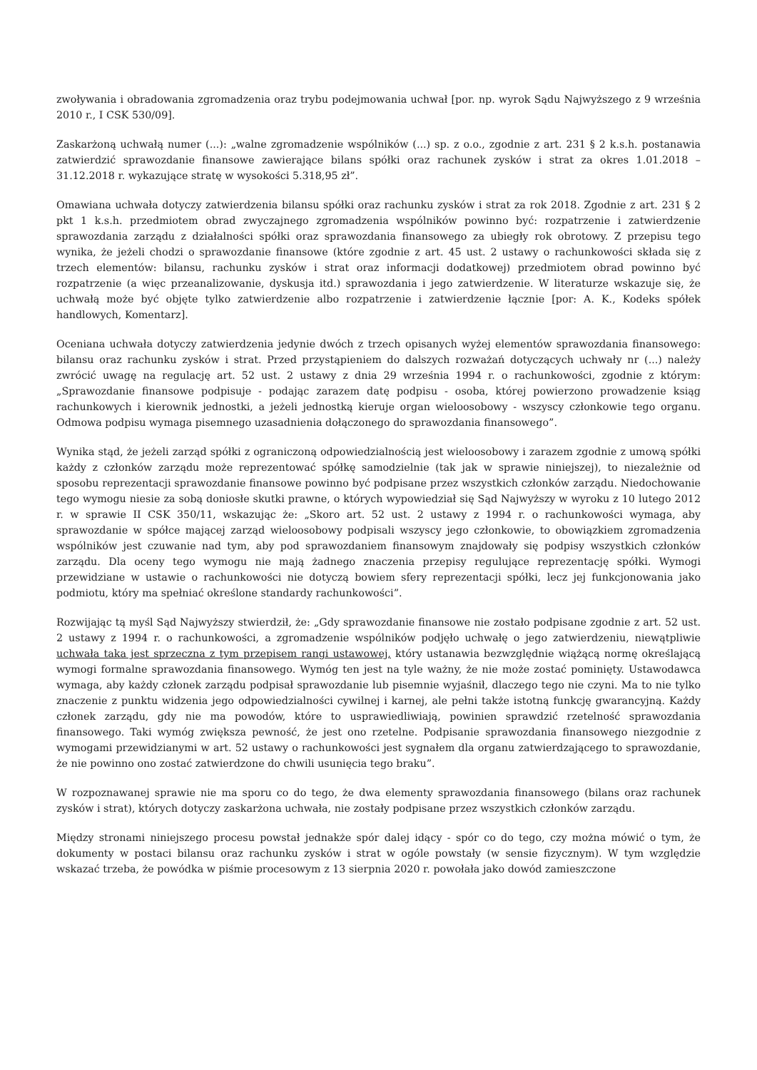zwoływania i obradowania zgromadzenia oraz trybu podejmowania uchwał [por. np. wyrok Sądu Najwyższego z 9 września 2010 r., I CSK 530/09].
Zaskarżoną uchwałą numer (...): „walne zgromadzenie wspólników (...) sp. z o.o., zgodnie z art. 231 § 2 k.s.h. postanawia zatwierdzić sprawozdanie finansowe zawierające bilans spółki oraz rachunek zysków i strat za okres 1.01.2018 – 31.12.2018 r. wykazujące stratę w wysokości 5.318,95 zł”.
Omawiana uchwała dotyczy zatwierdzenia bilansu spółki oraz rachunku zysków i strat za rok 2018. Zgodnie z art. 231 § 2 pkt 1 k.s.h. przedmiotem obrad zwyczajnego zgromadzenia wspólników powinno być: rozpatrzenie i zatwierdzenie sprawozdania zarządu z działalności spółki oraz sprawozdania finansowego za ubiegły rok obrotowy. Z przepisu tego wynika, że jeżeli chodzi o sprawozdanie finansowe (które zgodnie z art. 45 ust. 2 ustawy o rachunkowości składa się z trzech elementów: bilansu, rachunku zysków i strat oraz informacji dodatkowej) przedmiotem obrad powinno być rozpatrzenie (a więc przeanalizowanie, dyskusja itd.) sprawozdania i jego zatwierdzenie. W literaturze wskazuje się, że uchwałą może być objęte tylko zatwierdzenie albo rozpatrzenie i zatwierdzenie łącznie [por: A. K., Kodeks spółek handlowych, Komentarz].
Oceniana uchwała dotyczy zatwierdzenia jedynie dwóch z trzech opisanych wyżej elementów sprawozdania finansowego: bilansu oraz rachunku zysków i strat. Przed przystąpieniem do dalszych rozważań dotyczących uchwały nr (...) należy zwrócić uwagę na regulację art. 52 ust. 2 ustawy z dnia 29 września 1994 r. o rachunkowości, zgodnie z którym: „Sprawozdanie finansowe podpisuje - podając zarazem datę podpisu - osoba, której powierzono prowadzenie ksiąg rachunkowych i kierownik jednostki, a jeżeli jednostką kieruje organ wieloosobowy - wszyscy członkowie tego organu. Odmowa podpisu wymaga pisemnego uzasadnienia dołączonego do sprawozdania finansowego”.
Wynika stąd, że jeżeli zarząd spółki z ograniczoną odpowiedzialnością jest wieloosobowy i zarazem zgodnie z umową spółki każdy z członków zarządu może reprezentować spółkę samodzielnie (tak jak w sprawie niniejszej), to niezależnie od sposobu reprezentacji sprawozdanie finansowe powinno być podpisane przez wszystkich członków zarządu. Niedochowanie tego wymogu niesie za sobą doniosłe skutki prawne, o których wypowiedział się Sąd Najwyższy w wyroku z 10 lutego 2012 r. w sprawie II CSK 350/11, wskazując że: „Skoro art. 52 ust. 2 ustawy z 1994 r. o rachunkowości wymaga, aby sprawozdanie w spółce mającej zarząd wieloosobowy podpisali wszyscy jego członkowie, to obowiązkiem zgromadzenia wspólników jest czuwanie nad tym, aby pod sprawozdaniem finansowym znajdowały się podpisy wszystkich członków zarządu. Dla oceny tego wymogu nie mają żadnego znaczenia przepisy regulujące reprezentację spółki. Wymogi przewidziane w ustawie o rachunkowości nie dotyczą bowiem sfery reprezentacji spółki, lecz jej funkcjonowania jako podmiotu, który ma spełniać określone standardy rachunkowości”.
Rozwijając tą myśl Sąd Najwyższy stwierdził, że: „Gdy sprawozdanie finansowe nie zostało podpisane zgodnie z art. 52 ust. 2 ustawy z 1994 r. o rachunkowości, a zgromadzenie wspólników podjęło uchwałę o jego zatwierdzeniu, niewątpliwie uchwała taka jest sprzeczna z tym przepisem rangi ustawowej, który ustanawia bezwzględnie wiążącą normę określającą wymogi formalne sprawozdania finansowego. Wymóg ten jest na tyle ważny, że nie może zostać pominięty. Ustawodawca wymaga, aby każdy członek zarządu podpisał sprawozdanie lub pisemnie wyjaśnił, dlaczego tego nie czyni. Ma to nie tylko znaczenie z punktu widzenia jego odpowiedzialności cywilnej i karnej, ale pełni także istotną funkcję gwarancyjną. Każdy członek zarządu, gdy nie ma powodów, które to usprawiedliwiają, powinien sprawdzić rzetelność sprawozdania finansowego. Taki wymóg zwiększa pewność, że jest ono rzetelne. Podpisanie sprawozdania finansowego niezgodnie z wymogami przewidzianymi w art. 52 ustawy o rachunkowości jest sygnałem dla organu zatwierdzającego to sprawozdanie, że nie powinno ono zostać zatwierdzone do chwili usunięcia tego braku”.
W rozpoznawanej sprawie nie ma sporu co do tego, że dwa elementy sprawozdania finansowego (bilans oraz rachunek zysków i strat), których dotyczy zaskarżona uchwała, nie zostały podpisane przez wszystkich członków zarządu.
Między stronami niniejszego procesu powstał jednakże spór dalej idący - spór co do tego, czy można mówić o tym, że dokumenty w postaci bilansu oraz rachunku zysków i strat w ogóle powstały (w sensie fizycznym). W tym względzie wskazać trzeba, że powódka w piśmie procesowym z 13 sierpnia 2020 r. powołała jako dowód zamieszczone